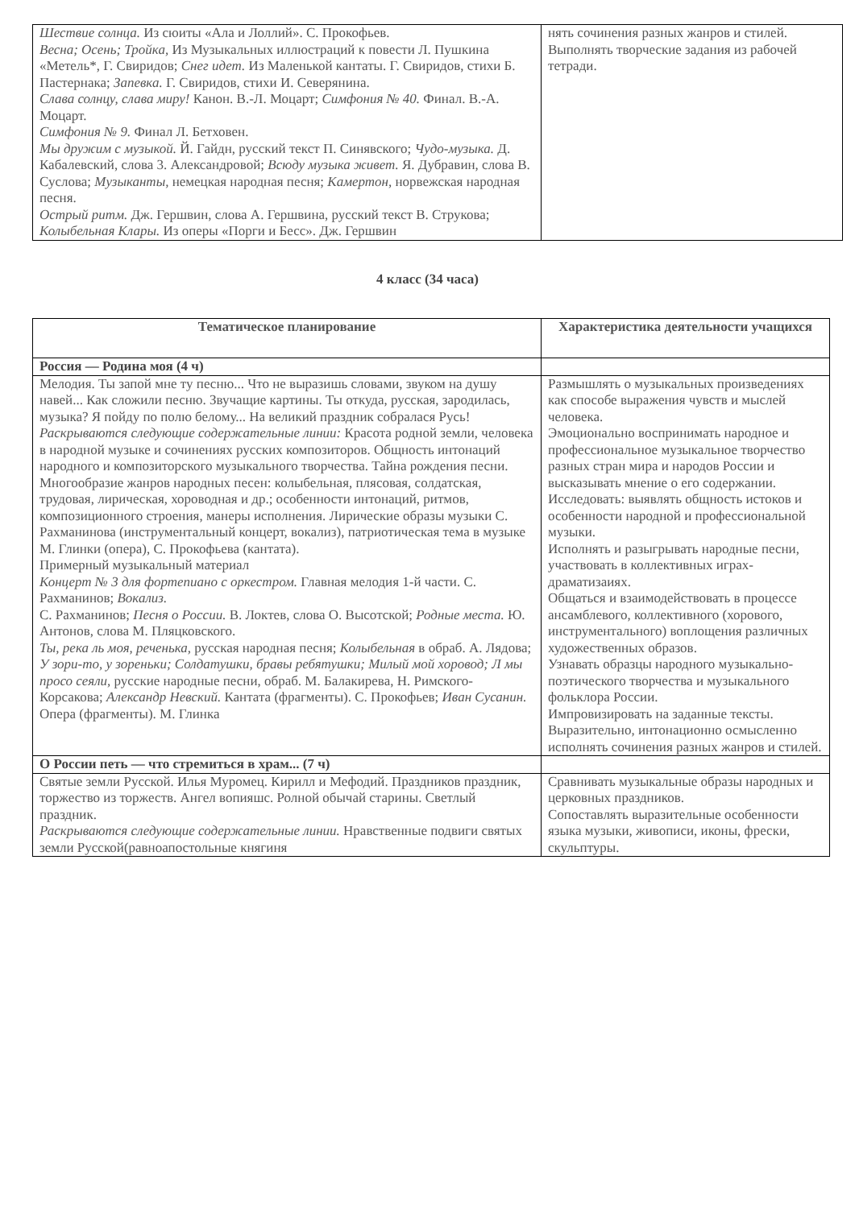| Шествие солнца. Из сюиты «Ала и Лоллий». С. Прокофьев. Весна; Осень; Тройка, Из Музыкальных иллюстраций к повести Л. Пушкина «Метель*, Г. Свиридов; Снег идет. Из Маленькой кантаты. Г. Свиридов, стихи Б. Пастернака; Запевка. Г. Свиридов, стихи И. Северянина. Слава солнцу, слава миру! Канон. В.-Л. Моцарт; Симфония № 40. Финал. В.-А. Моцарт. Симфония № 9. Финал Л. Бетховен. Мы дружим с музыкой. Й. Гайдн, русский текст П. Синявского; Чудо-музыка. Д. Кабалевский, слова 3. Александровой; Всюду музыка живет. Я. Дубравин, слова В. Суслова; Музыканты, немецкая народная песня; Камертон, норвежская народная песня. Острый ритм. Дж. Гершвин, слова А. Гершвина, русский текст В. Струкова; Колыбельная Клары. Из оперы «Порги и Бесс». Дж. Гершвин | нять сочинения разных жанров и стилей. Выполнять творческие задания из рабочей тетради. |
4 класс (34 часа)
| Тематическое планирование | Характеристика деятельности учащихся |
| --- | --- |
| Россия — Родина моя (4 ч) | |
| Мелодия. Ты запой мне ту песню... Что не выразишь словами, звуком на душу навей... Как сложили песню. Звучащие картины. Ты откуда, русская, зародилась, музыка? Я пойду по полю белому... На великий праздник собралася Русь! Раскрываются следующие содержательные линии: Красота родной земли, человека в народной музыке и сочинениях русских композиторов. Общность интонаций народного и композиторского музыкального творчества. Тайна рождения песни. Многообразие жанров народных песен: колыбельная, плясовая, солдатская, трудовая, лирическая, хороводная и др.; особенности интонаций, ритмов, композиционного строения, манеры исполнения. Лирические образы музыки С. Рахманинова (инструментальный концерт, вокализ), патриотическая тема в музыке М. Глинки (опера), С. Прокофьева (кантата). Примерный музыкальный материал Концерт № 3 для фортепиано с оркестром. Главная мелодия 1-й части. С. Рахманинов; Вокализ. С. Рахманинов; Песня о России. В. Локтев, слова О. Высотской; Родные места. Ю. Антонов, слова М. Пляцковского. Ты, река ль моя, реченька, русская народная песня; Колыбельная в обраб. А. Лядова; У зори-то, у зореньки; Солдатушки, бравы ребятушки; Милый мой хоровод; Л мы просо сеяли, русские народные песни, обраб. М. Балакирева, Н. Римского-Корсакова; Александр Невский. Кантата (фрагменты). С. Прокофьев; Иван Сусанин. Опера (фрагменты). М. Глинка | Размышлять о музыкальных произведениях как способе выражения чувств и мыслей человека. Эмоционально воспринимать народное и профессиональное музыкальное творчество разных стран мира и народов России и высказывать мнение о его содержании. Исследовать: выявлять общность истоков и особенности народной и профессиональной музыки. Исполнять и разыгрывать народные песни, участвовать в коллективных играх-драматизаиях. Общаться и взаимодействовать в процессе ансамблевого, коллективного (хорового, инструментального) воплощения различных художественных образов. Узнавать образцы народного музыкально-поэтического творчества и музыкального фольклора России. Импровизировать на заданные тексты. Выразительно, интонационно осмысленно исполнять сочинения разных жанров и стилей. |
| О России петь — что стремиться в храм... (7 ч) | |
| Святые земли Русской. Илья Муромец. Кирилл и Мефодий. Праздников праздник, торжество из торжеств. Ангел вопияшс. Ролной обычай старины. Светлый праздник. Раскрываются следующие содержательные линии. Нравственные подвиги святых земли Русской(равноапостольные княгиня | Сравнивать музыкальные образы народных и церковных праздников. Сопоставлять выразительные особенности языка музыки, живописи, иконы, фрески, скульптуры. |